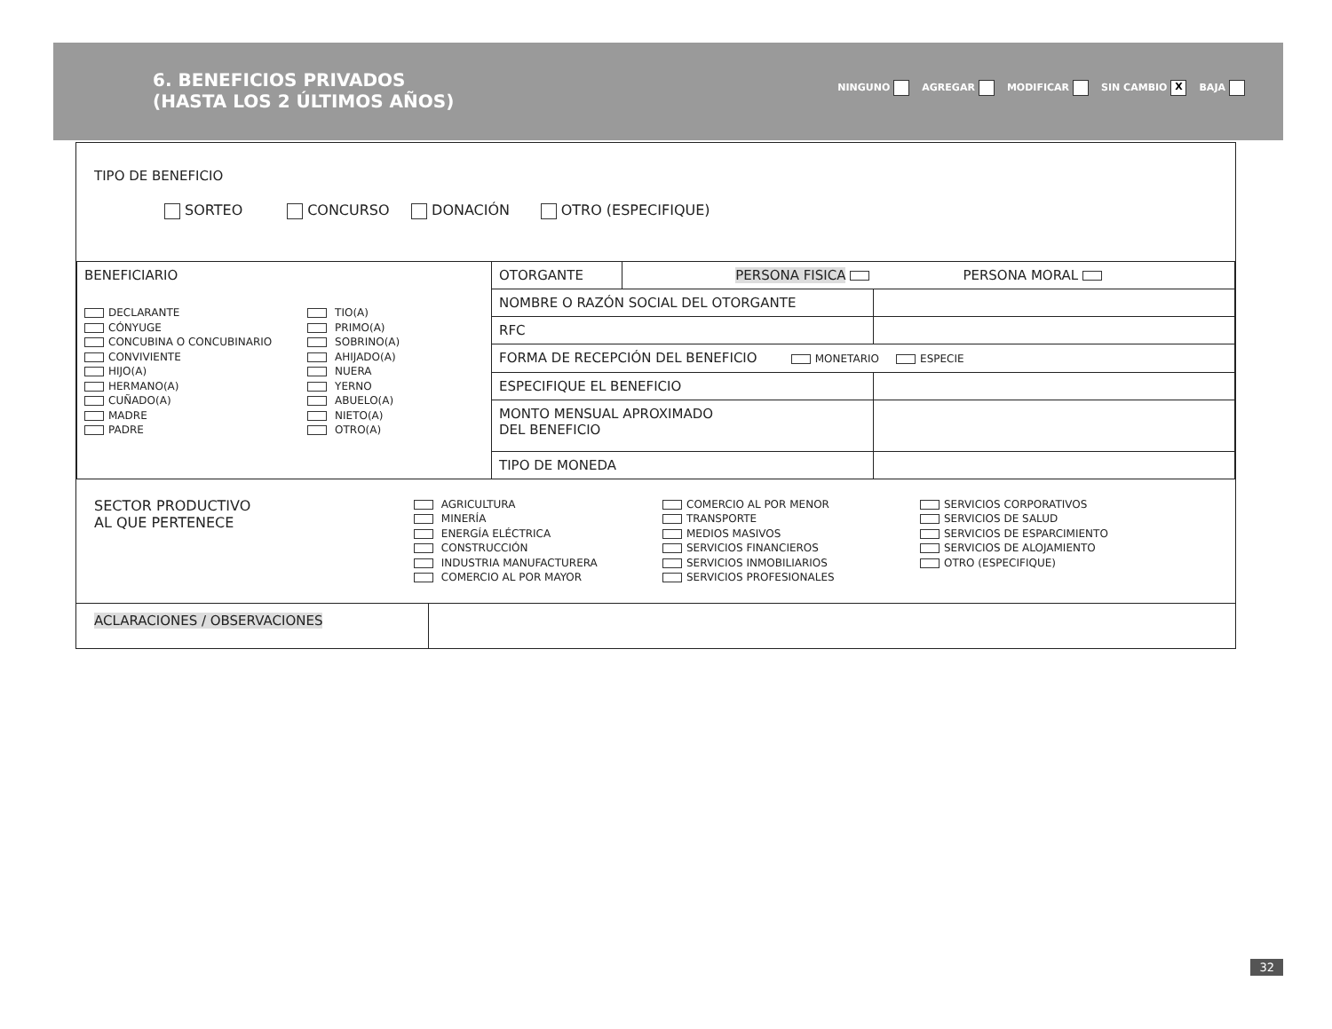6. BENEFICIOS PRIVADOS
(HASTA LOS 2 ÚLTIMOS AÑOS)
NINGUNO AGREGAR MODIFICAR SIN CAMBIO X BAJA
TIPO DE BENEFICIO
SORTEO CONCURSO DONACIÓN OTRO (ESPECIFIQUE)
| BENEFICIARIO DECLARANTE CÓNYUGE CONCUBINA O CONCUBINARIO CONVIVIENTE HIJO(A) HERMANO(A) CUÑADO(A) MADRE PADRE TIO(A) PRIMO(A) SOBRINO(A) AHIJADO(A) NUERA YERNO ABUELO(A) NIETO(A) OTRO(A) | OTORGANTE | PERSONA FISICA PERSONA MORAL | |
| | NOMBRE O RAZÓN SOCIAL DEL OTORGANTE | | |
| | RFC | | |
| | FORMA DE RECEPCIÓN DEL BENEFICIO MONETARIO ESPECIE | | |
| | ESPECIFIQUE EL BENEFICIO | | |
| | MONTO MENSUAL APROXIMADO DEL BENEFICIO | | |
| | TIPO DE MONEDA | | |
SECTOR PRODUCTIVO
AL QUE PERTENECE
AGRICULTURA
MINERÍA
ENERGÍA ELÉCTRICA
CONSTRUCCIÓN
INDUSTRIA MANUFACTURERA
COMERCIO AL POR MAYOR
COMERCIO AL POR MENOR
TRANSPORTE
MEDIOS MASIVOS
SERVICIOS FINANCIEROS
SERVICIOS INMOBILIARIOS
SERVICIOS PROFESIONALES
SERVICIOS CORPORATIVOS
SERVICIOS DE SALUD
SERVICIOS DE ESPARCIMIENTO
SERVICIOS DE ALOJAMIENTO
OTRO (ESPECIFIQUE)
ACLARACIONES / OBSERVACIONES
32